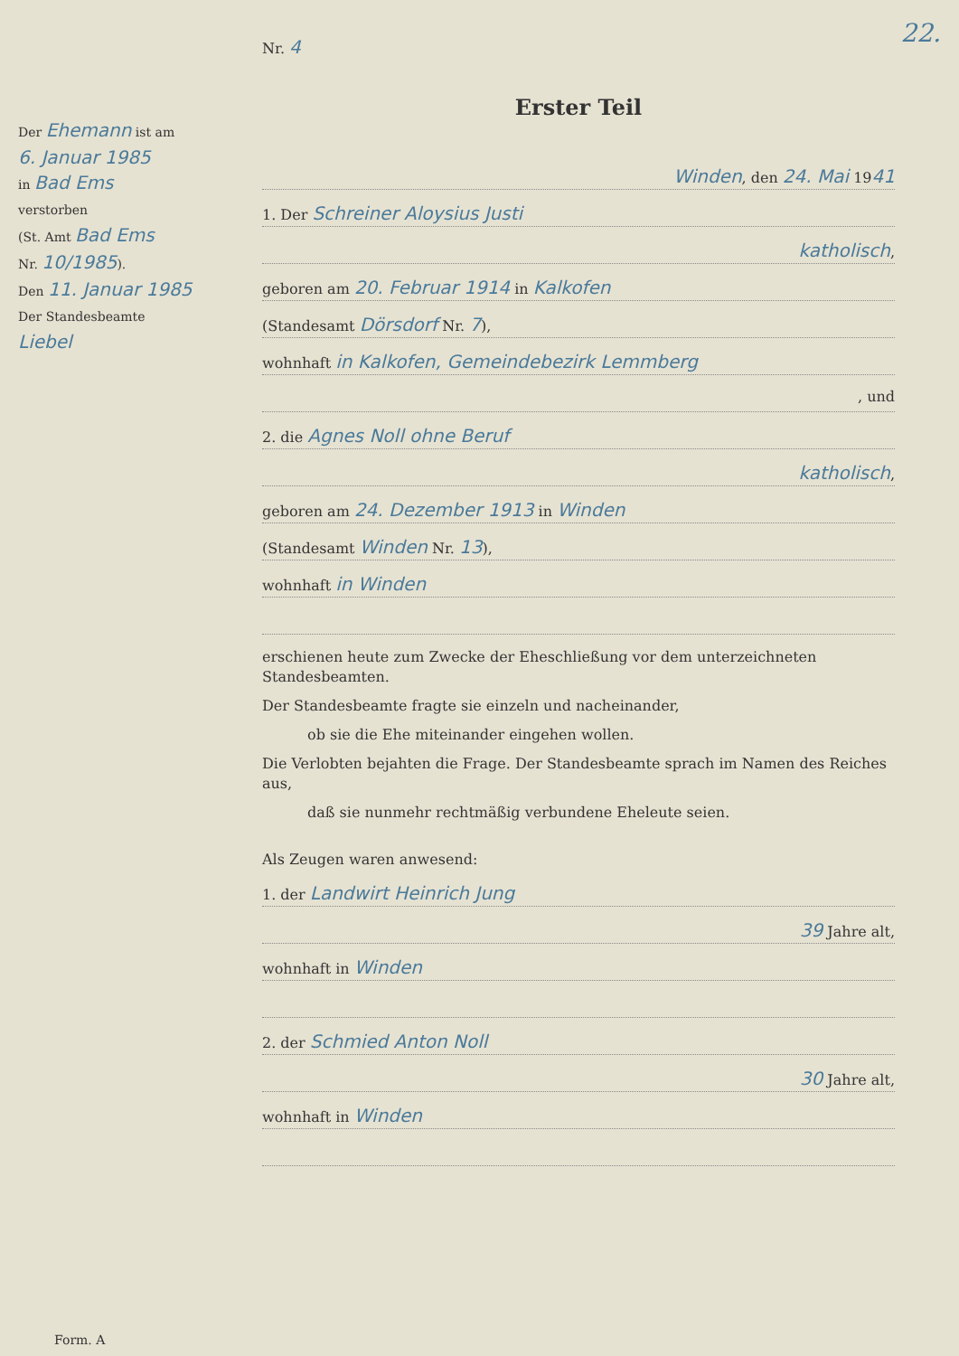22.
Der Ehemann ist am
6. Januar 1985
in Bad Ems
verstorben
(St. Amt Bad Ems
Nr. 10/1985).
Den 11. Januar 1985
Der Standesbeamte
Liebel
Nr. 4
Erster Teil
Winden, den 24. Mai 1941
1. Der Schreiner Aloysius Justi
katholisch,
geboren am 20. Februar 1914 in Kalkofen
(Standesamt Dörsdorf Nr. 7),
wohnhaft in Kalkofen, Gemeindebezirk Lemmberg
, und
2. die Agnes Noll ohne Beruf
katholisch,
geboren am 24. Dezember 1913 in Winden
(Standesamt Winden Nr. 13),
wohnhaft in Winden
erschienen heute zum Zwecke der Eheschließung vor dem unterzeichneten Standesbeamten.
Der Standesbeamte fragte sie einzeln und nacheinander,
ob sie die Ehe miteinander eingehen wollen.
Die Verlobten bejahten die Frage. Der Standesbeamte sprach im Namen des Reiches aus,
daß sie nunmehr rechtmäßig verbundene Eheleute seien.
Als Zeugen waren anwesend:
1. der Landwirt Heinrich Jung
39 Jahre alt,
wohnhaft in Winden
2. der Schmied Anton Noll
30 Jahre alt,
wohnhaft in Winden
Form. A